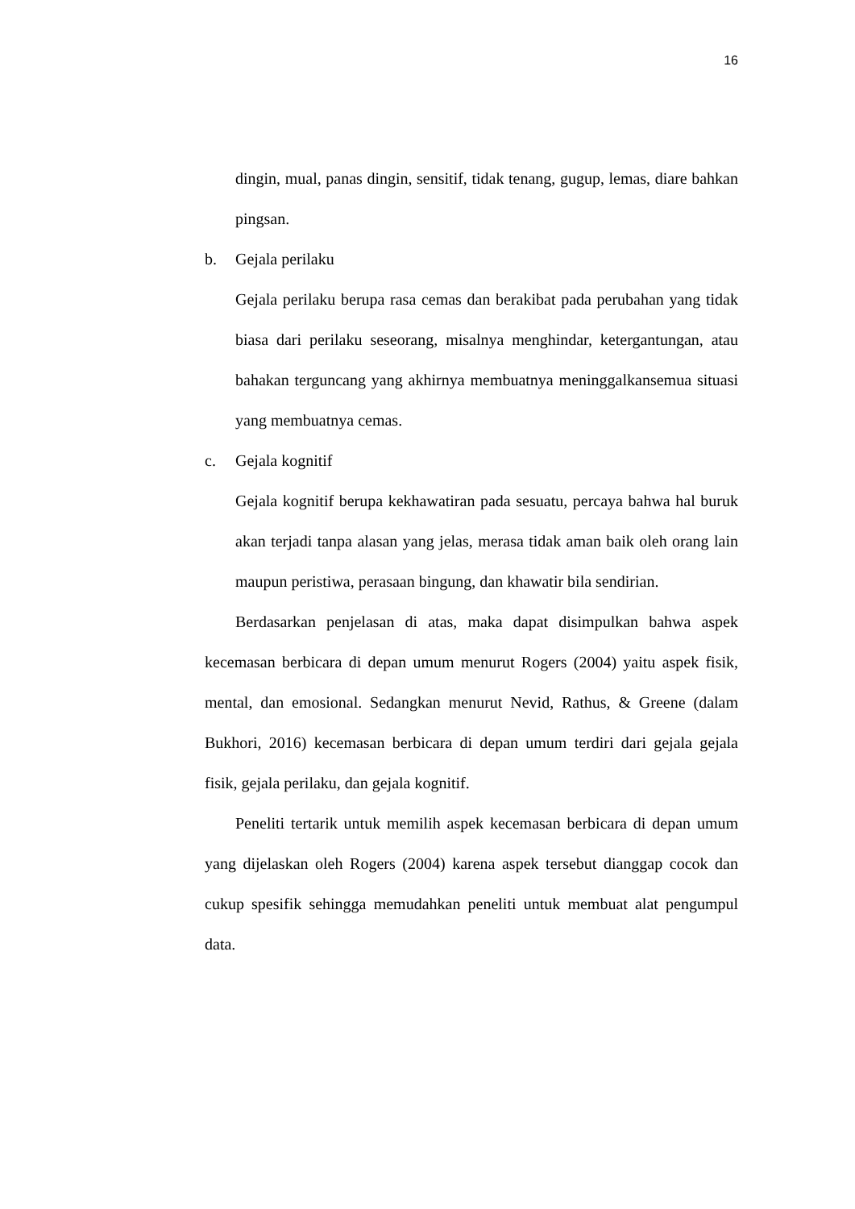16
dingin, mual, panas dingin, sensitif, tidak tenang, gugup, lemas, diare bahkan pingsan.
b. Gejala perilaku
Gejala perilaku berupa rasa cemas dan berakibat pada perubahan yang tidak biasa dari perilaku seseorang, misalnya menghindar, ketergantungan, atau bahakan terguncang yang akhirnya membuatnya meninggalkansemua situasi yang membuatnya cemas.
c. Gejala kognitif
Gejala kognitif berupa kekhawatiran pada sesuatu, percaya bahwa hal buruk akan terjadi tanpa alasan yang jelas, merasa tidak aman baik oleh orang lain maupun peristiwa, perasaan bingung, dan khawatir bila sendirian.
Berdasarkan penjelasan di atas, maka dapat disimpulkan bahwa aspek kecemasan berbicara di depan umum menurut Rogers (2004) yaitu aspek fisik, mental, dan emosional. Sedangkan menurut Nevid, Rathus, & Greene (dalam Bukhori, 2016) kecemasan berbicara di depan umum terdiri dari gejala gejala fisik, gejala perilaku, dan gejala kognitif.
Peneliti tertarik untuk memilih aspek kecemasan berbicara di depan umum yang dijelaskan oleh Rogers (2004) karena aspek tersebut dianggap cocok dan cukup spesifik sehingga memudahkan peneliti untuk membuat alat pengumpul data.